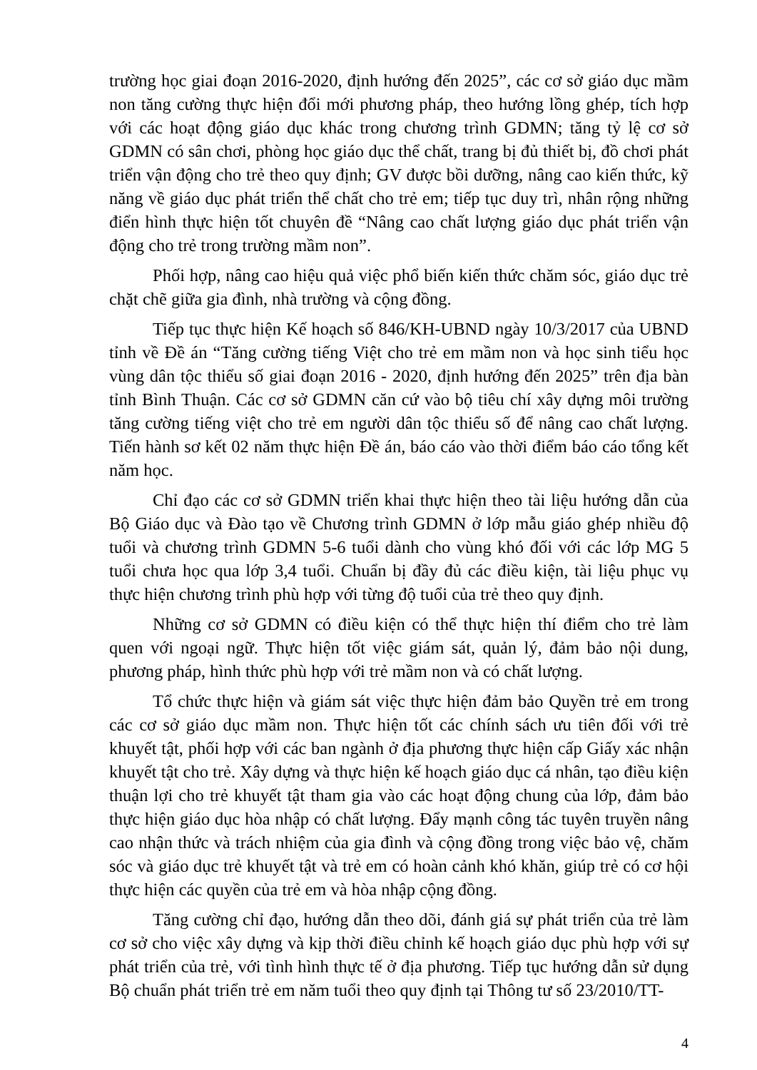trường học giai đoạn 2016-2020, định hướng đến 2025”, các cơ sở giáo dục mầm non tăng cường thực hiện đổi mới phương pháp, theo hướng lồng ghép, tích hợp với các hoạt động giáo dục khác trong chương trình GDMN; tăng tỷ lệ cơ sở GDMN có sân chơi, phòng học giáo dục thể chất, trang bị đủ thiết bị, đồ chơi phát triển vận động cho trẻ theo quy định; GV được bồi dưỡng, nâng cao kiến thức, kỹ năng về giáo dục phát triển thể chất cho trẻ em; tiếp tục duy trì, nhân rộng những điển hình thực hiện tốt chuyên đề “Nâng cao chất lượng giáo dục phát triển vận động cho trẻ trong trường mầm non”.
Phối hợp, nâng cao hiệu quả việc phổ biến kiến thức chăm sóc, giáo dục trẻ chặt chẽ giữa gia đình, nhà trường và cộng đồng.
Tiếp tục thực hiện Kế hoạch số 846/KH-UBND ngày 10/3/2017 của UBND tỉnh về Đề án “Tăng cường tiếng Việt cho trẻ em mầm non và học sinh tiểu học vùng dân tộc thiểu số giai đoạn 2016 - 2020, định hướng đến 2025” trên địa bàn tỉnh Bình Thuận. Các cơ sở GDMN căn cứ vào bộ tiêu chí xây dựng môi trường tăng cường tiếng việt cho trẻ em người dân tộc thiểu số để nâng cao chất lượng. Tiến hành sơ kết 02 năm thực hiện Đề án, báo cáo vào thời điểm báo cáo tổng kết năm học.
Chỉ đạo các cơ sở GDMN triển khai thực hiện theo tài liệu hướng dẫn của Bộ Giáo dục và Đào tạo về Chương trình GDMN ở lớp mẫu giáo ghép nhiều độ tuổi và chương trình GDMN 5-6 tuổi dành cho vùng khó đối với các lớp MG 5 tuổi chưa học qua lớp 3,4 tuổi. Chuẩn bị đầy đủ các điều kiện, tài liệu phục vụ thực hiện chương trình phù hợp với từng độ tuổi của trẻ theo quy định.
Những cơ sở GDMN có điều kiện có thể thực hiện thí điểm cho trẻ làm quen với ngoại ngữ. Thực hiện tốt việc giám sát, quản lý, đảm bảo nội dung, phương pháp, hình thức phù hợp với trẻ mầm non và có chất lượng.
Tổ chức thực hiện và giám sát việc thực hiện đảm bảo Quyền trẻ em trong các cơ sở giáo dục mầm non. Thực hiện tốt các chính sách ưu tiên đối với trẻ khuyết tật, phối hợp với các ban ngành ở địa phương thực hiện cấp Giấy xác nhận khuyết tật cho trẻ. Xây dựng và thực hiện kế hoạch giáo dục cá nhân, tạo điều kiện thuận lợi cho trẻ khuyết tật tham gia vào các hoạt động chung của lớp, đảm bảo thực hiện giáo dục hòa nhập có chất lượng. Đẩy mạnh công tác tuyên truyền nâng cao nhận thức và trách nhiệm của gia đình và cộng đồng trong việc bảo vệ, chăm sóc và giáo dục trẻ khuyết tật và trẻ em có hoàn cảnh khó khăn, giúp trẻ có cơ hội thực hiện các quyền của trẻ em và hòa nhập cộng đồng.
Tăng cường chỉ đạo, hướng dẫn theo dõi, đánh giá sự phát triển của trẻ làm cơ sở cho việc xây dựng và kịp thời điều chỉnh kế hoạch giáo dục phù hợp với sự phát triển của trẻ, với tình hình thực tế ở địa phương. Tiếp tục hướng dẫn sử dụng Bộ chuẩn phát triển trẻ em năm tuổi theo quy định tại Thông tư số 23/2010/TT-
4